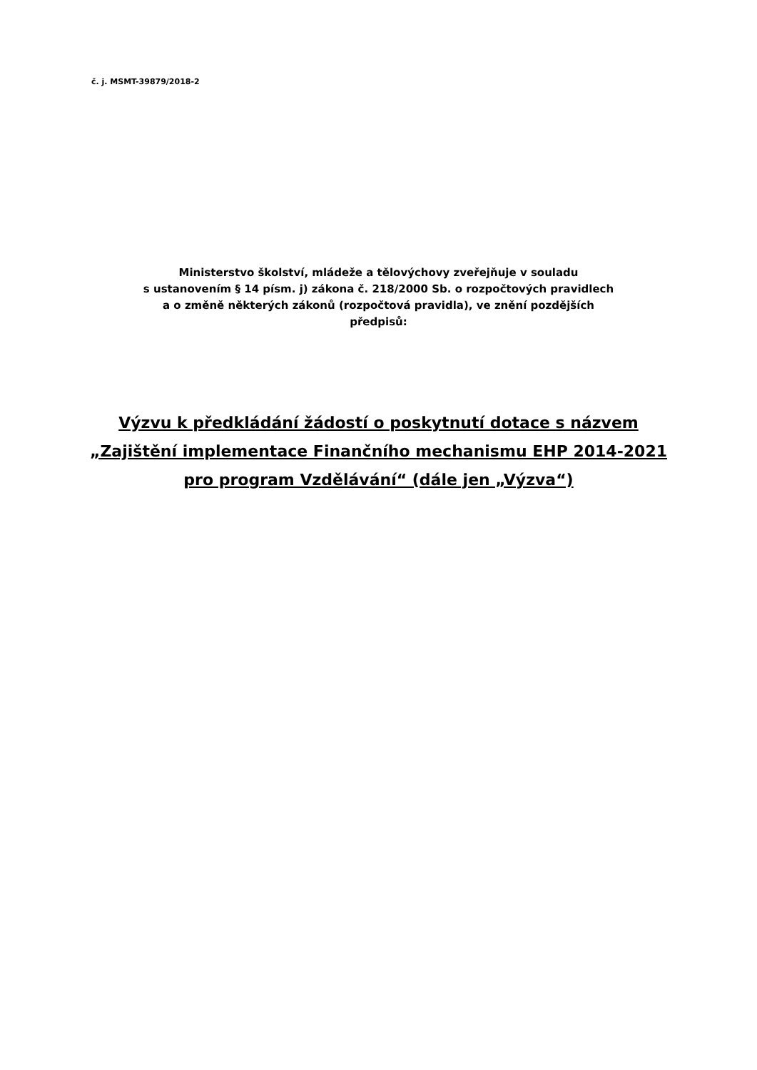č. j. MSMT-39879/2018-2
Ministerstvo školství, mládeže a tělovýchovy zveřejňuje v souladu
s ustanovením § 14 písm. j) zákona č. 218/2000 Sb. o rozpočtových pravidlech
a o změně některých zákonů (rozpočtová pravidla), ve znění pozdějších
předpisů:
Výzvu k předkládání žádostí o poskytnutí dotace s názvem „Zajištění implementace Finančního mechanismu EHP 2014-2021 pro program Vzdělávání“ (dále jen „Výzva“)